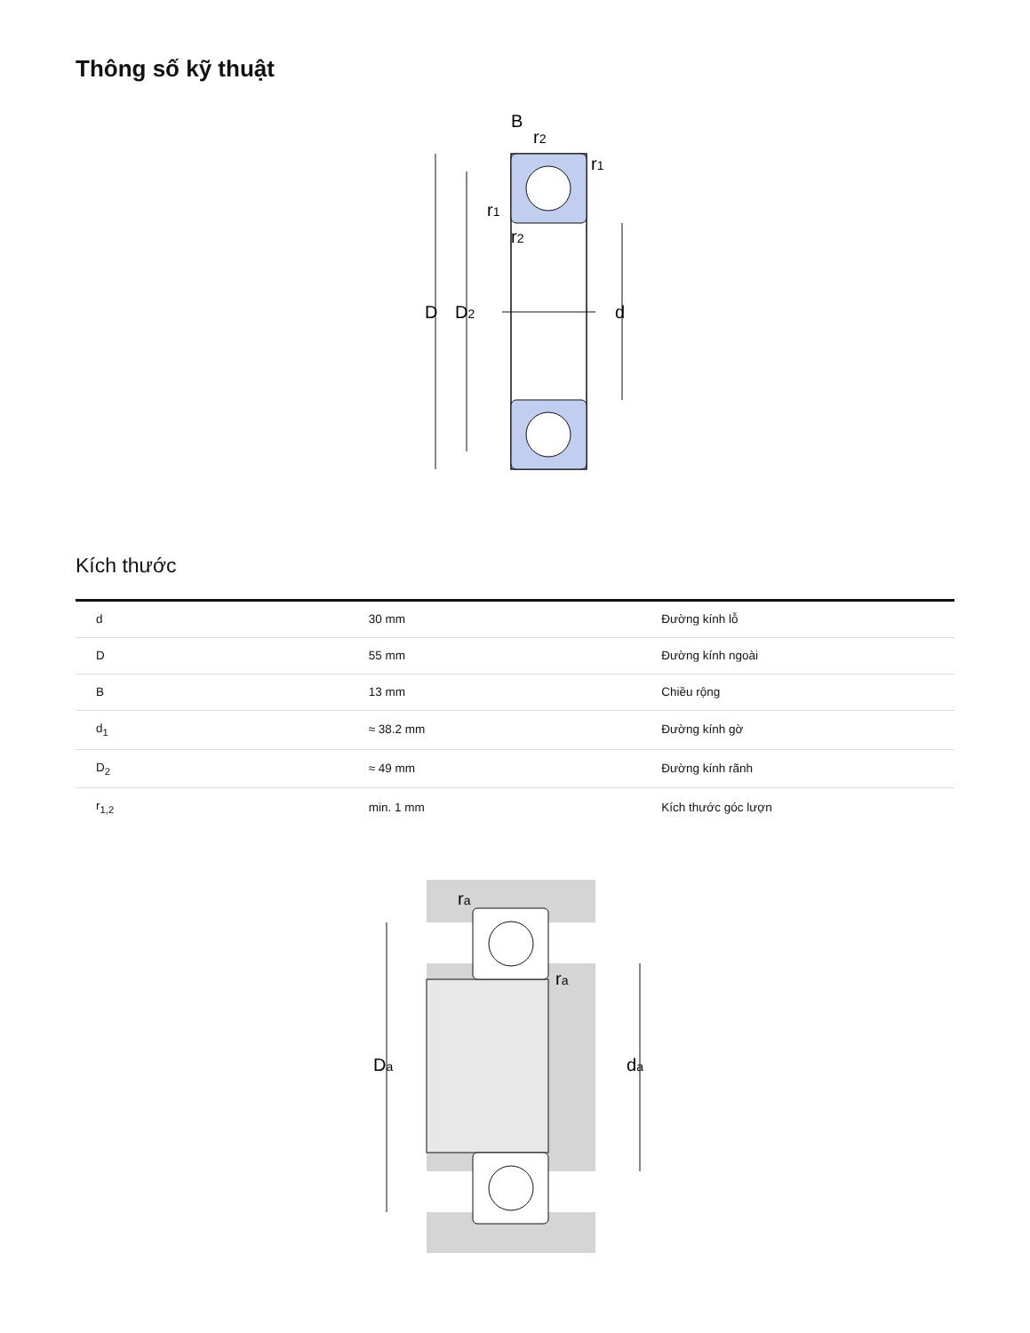Thông số kỹ thuật
B
r2
r1
r1
r2
D
D2
d
Kích thước
| d | 30 mm | Đường kính lỗ |
| D | 55 mm | Đường kính ngoài |
| B | 13 mm | Chiều rộng |
| d<sub>1</sub> | ≈ 38.2 mm | Đường kính gờ |
| D<sub>2</sub> | ≈ 49 mm | Đường kính rãnh |
| r<sub>1,2</sub> | min. 1 mm | Kích thước góc lượn |
ra
ra
Da
da